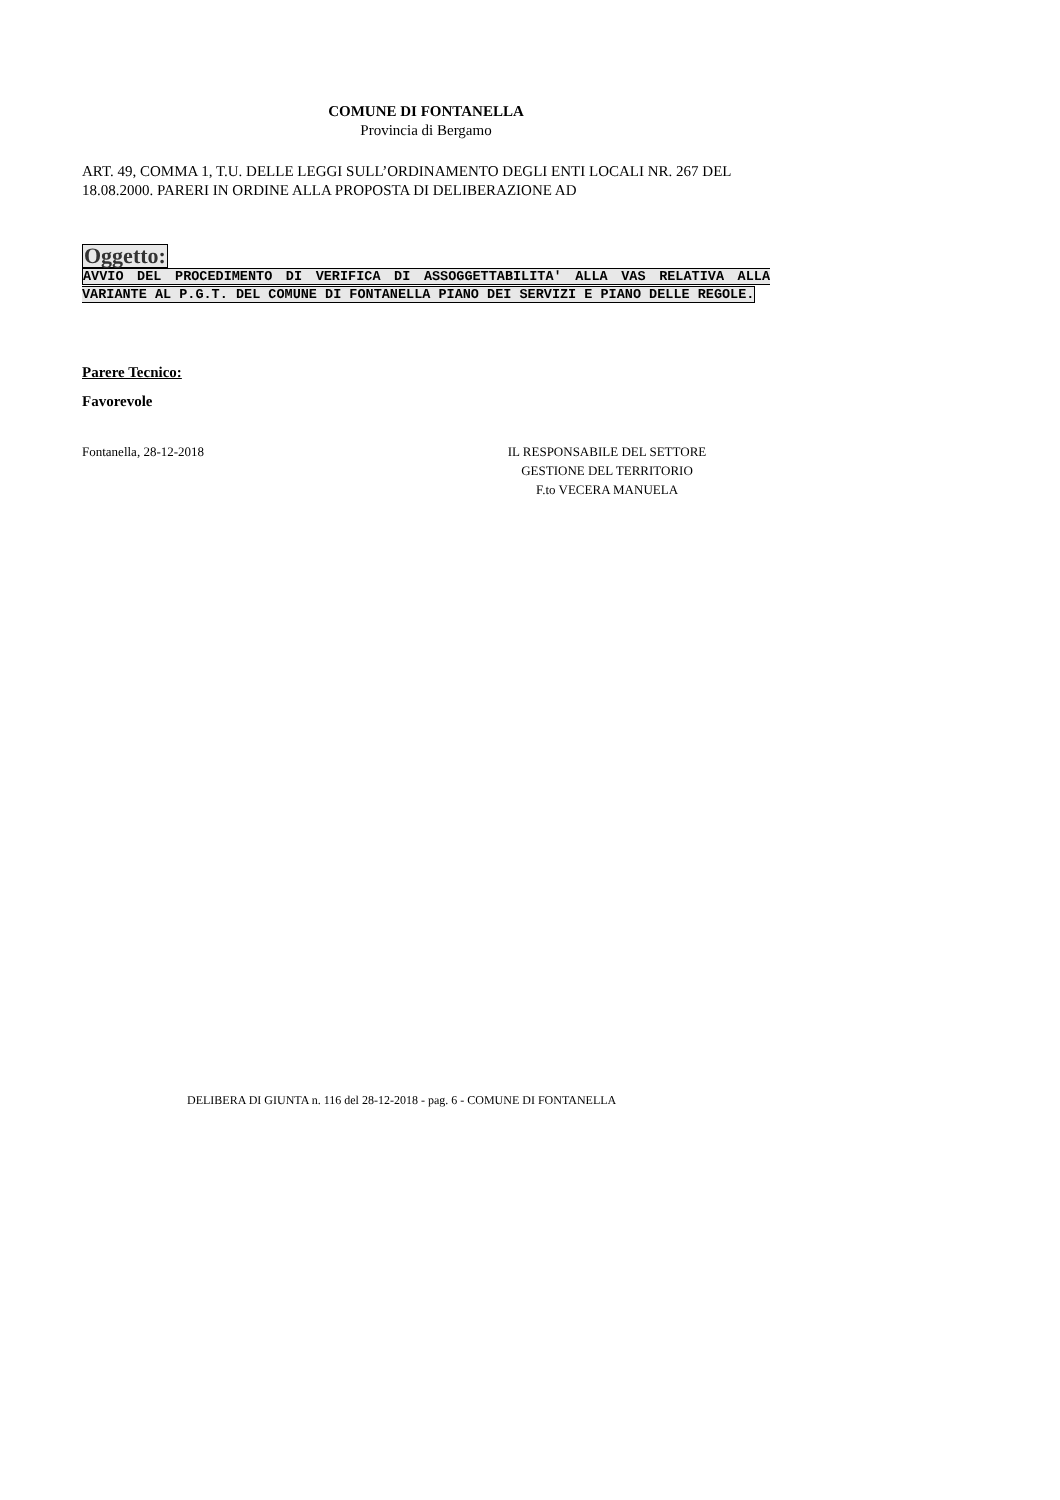COMUNE DI FONTANELLA
Provincia di Bergamo
ART. 49, COMMA 1, T.U. DELLE LEGGI SULL’ORDINAMENTO DEGLI ENTI LOCALI NR. 267 DEL 18.08.2000. PARERI IN ORDINE ALLA PROPOSTA DI DELIBERAZIONE AD
Oggetto:
AVVIO DEL PROCEDIMENTO DI VERIFICA DI ASSOGGETTABILITA' ALLA VAS RELATIVA ALLA VARIANTE AL P.G.T. DEL COMUNE DI FONTANELLA PIANO DEI SERVIZI E PIANO DELLE REGOLE.
Parere Tecnico:
Favorevole
Fontanella, 28-12-2018 IL RESPONSABILE DEL SETTORE
GESTIONE DEL TERRITORIO
F.to VECERA MANUELA
DELIBERA DI GIUNTA n. 116 del 28-12-2018 - pag. 6 - COMUNE DI FONTANELLA